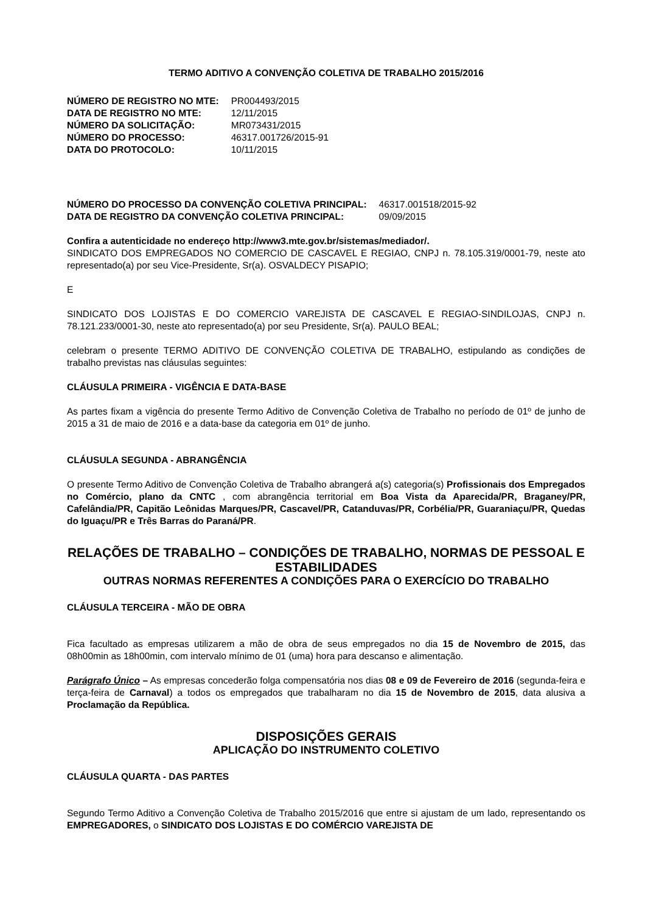TERMO ADITIVO A CONVENÇÃO COLETIVA DE TRABALHO 2015/2016
| NÚMERO DE REGISTRO NO MTE: | PR004493/2015 |
| DATA DE REGISTRO NO MTE: | 12/11/2015 |
| NÚMERO DA SOLICITAÇÃO: | MR073431/2015 |
| NÚMERO DO PROCESSO: | 46317.001726/2015-91 |
| DATA DO PROTOCOLO: | 10/11/2015 |
| NÚMERO DO PROCESSO DA CONVENÇÃO COLETIVA PRINCIPAL: | 46317.001518/2015-92 |
| DATA DE REGISTRO DA CONVENÇÃO COLETIVA PRINCIPAL: | 09/09/2015 |
Confira a autenticidade no endereço http://www3.mte.gov.br/sistemas/mediador/.
SINDICATO DOS EMPREGADOS NO COMERCIO DE CASCAVEL E REGIAO, CNPJ n. 78.105.319/0001-79, neste ato representado(a) por seu Vice-Presidente, Sr(a). OSVALDECY PISAPIO;
E
SINDICATO DOS LOJISTAS E DO COMERCIO VAREJISTA DE CASCAVEL E REGIAO-SINDILOJAS, CNPJ n. 78.121.233/0001-30, neste ato representado(a) por seu Presidente, Sr(a). PAULO BEAL;
celebram o presente TERMO ADITIVO DE CONVENÇÃO COLETIVA DE TRABALHO, estipulando as condições de trabalho previstas nas cláusulas seguintes:
CLÁUSULA PRIMEIRA - VIGÊNCIA E DATA-BASE
As partes fixam a vigência do presente Termo Aditivo de Convenção Coletiva de Trabalho no período de 01º de junho de 2015 a 31 de maio de 2016 e a data-base da categoria em 01º de junho.
CLÁUSULA SEGUNDA - ABRANGÊNCIA
O presente Termo Aditivo de Convenção Coletiva de Trabalho abrangerá a(s) categoria(s) Profissionais dos Empregados no Comércio, plano da CNTC , com abrangência territorial em Boa Vista da Aparecida/PR, Braganey/PR, Cafelândia/PR, Capitão Leônidas Marques/PR, Cascavel/PR, Catanduvas/PR, Corbélia/PR, Guaraniaçu/PR, Quedas do Iguaçu/PR e Três Barras do Paraná/PR.
RELAÇÕES DE TRABALHO – CONDIÇÕES DE TRABALHO, NORMAS DE PESSOAL E ESTABILIDADES
OUTRAS NORMAS REFERENTES A CONDIÇÕES PARA O EXERCÍCIO DO TRABALHO
CLÁUSULA TERCEIRA - MÃO DE OBRA
Fica facultado as empresas utilizarem a mão de obra de seus empregados no dia 15 de Novembro de 2015, das 08h00min as 18h00min, com intervalo mínimo de 01 (uma) hora para descanso e alimentação.
Parágrafo Único – As empresas concederão folga compensatória nos dias 08 e 09 de Fevereiro de 2016 (segunda-feira e terça-feira de Carnaval) a todos os empregados que trabalharam no dia 15 de Novembro de 2015, data alusiva a Proclamação da República.
DISPOSIÇÕES GERAIS
APLICAÇÃO DO INSTRUMENTO COLETIVO
CLÁUSULA QUARTA - DAS PARTES
Segundo Termo Aditivo a Convenção Coletiva de Trabalho 2015/2016 que entre si ajustam de um lado, representando os EMPREGADORES, o SINDICATO DOS LOJISTAS E DO COMÉRCIO VAREJISTA DE